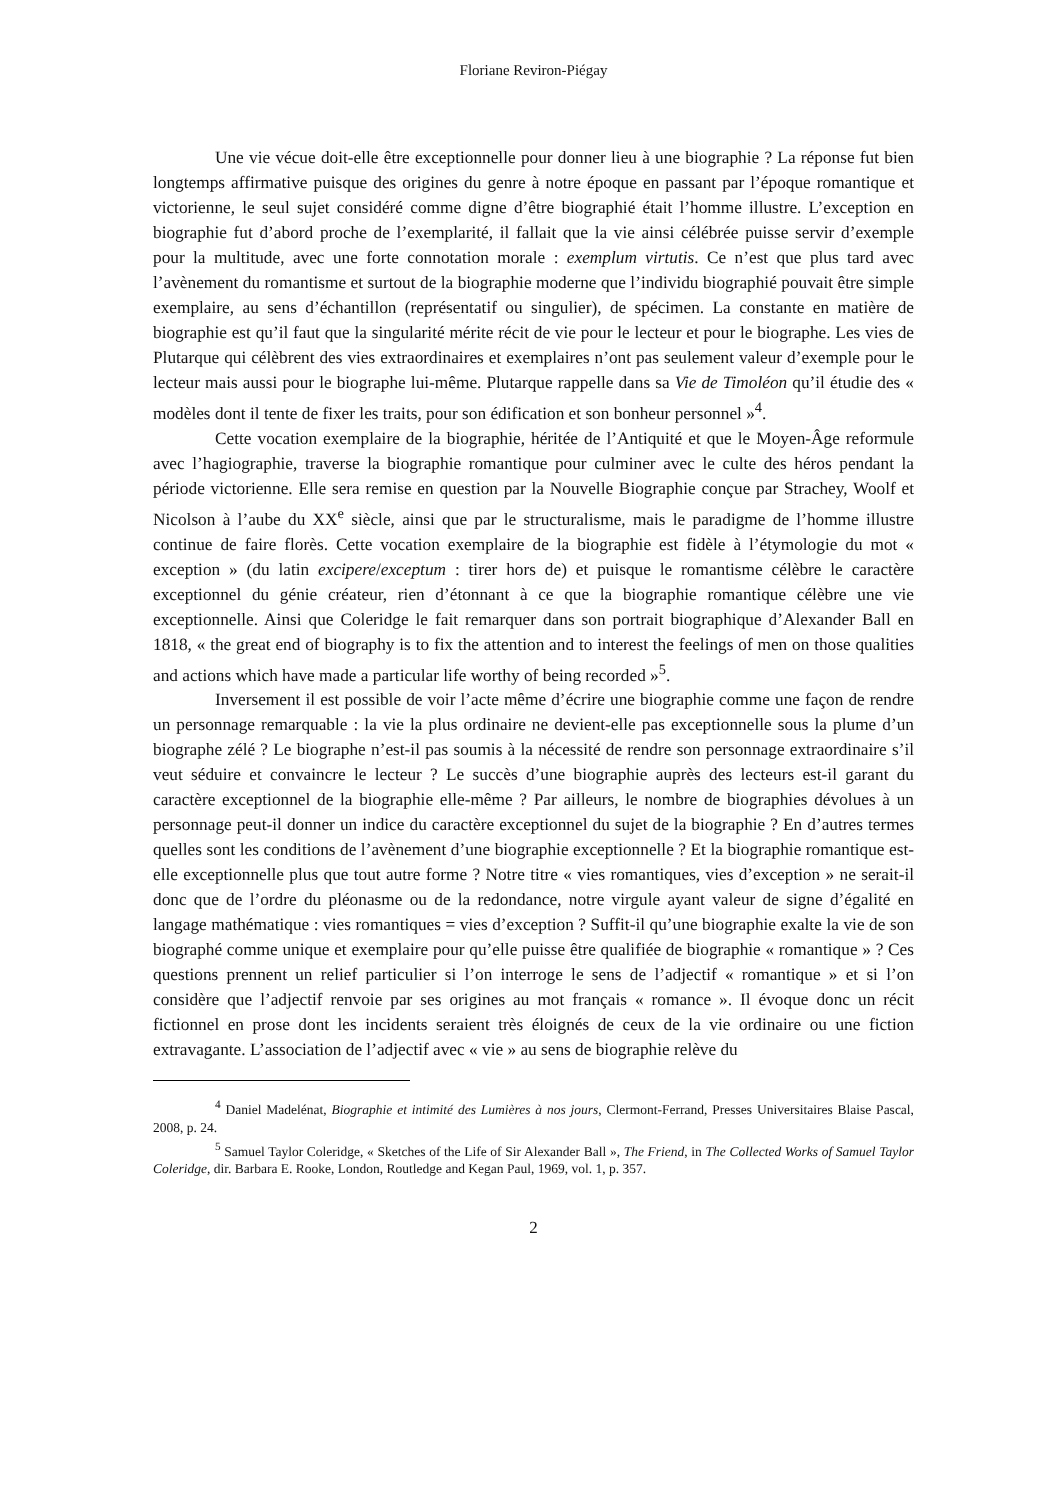Floriane Reviron-Piégay
Une vie vécue doit-elle être exceptionnelle pour donner lieu à une biographie ? La réponse fut bien longtemps affirmative puisque des origines du genre à notre époque en passant par l’époque romantique et victorienne, le seul sujet considéré comme digne d’être biographié était l’homme illustre. L’exception en biographie fut d’abord proche de l’exemplarité, il fallait que la vie ainsi célébrée puisse servir d’exemple pour la multitude, avec une forte connotation morale : exemplum virtutis. Ce n’est que plus tard avec l’avènement du romantisme et surtout de la biographie moderne que l’individu biographié pouvait être simple exemplaire, au sens d’échantillon (représentatif ou singulier), de spécimen. La constante en matière de biographie est qu’il faut que la singularité mérite récit de vie pour le lecteur et pour le biographe. Les vies de Plutarque qui célèbrent des vies extraordinaires et exemplaires n’ont pas seulement valeur d’exemple pour le lecteur mais aussi pour le biographe lui-même. Plutarque rappelle dans sa Vie de Timoléon qu’il étudie des « modèles dont il tente de fixer les traits, pour son édification et son bonheur personnel »<sup>4</sup>.
Cette vocation exemplaire de la biographie, héritée de l’Antiquité et que le Moyen-Âge reformule avec l’hagiographie, traverse la biographie romantique pour culminer avec le culte des héros pendant la période victorienne. Elle sera remise en question par la Nouvelle Biographie conçue par Strachey, Woolf et Nicolson à l’aube du XX<sup>e</sup> siècle, ainsi que par le structuralisme, mais le paradigme de l’homme illustre continue de faire florès. Cette vocation exemplaire de la biographie est fidèle à l’étymologie du mot « exception » (du latin excipere/exceptum : tirer hors de) et puisque le romantisme célèbre le caractère exceptionnel du génie créateur, rien d’étonnant à ce que la biographie romantique célèbre une vie exceptionnelle. Ainsi que Coleridge le fait remarquer dans son portrait biographique d’Alexander Ball en 1818, « the great end of biography is to fix the attention and to interest the feelings of men on those qualities and actions which have made a particular life worthy of being recorded »<sup>5</sup>.
Inversement il est possible de voir l’acte même d’écrire une biographie comme une façon de rendre un personnage remarquable : la vie la plus ordinaire ne devient-elle pas exceptionnelle sous la plume d’un biographe zélé ? Le biographe n’est-il pas soumis à la nécessité de rendre son personnage extraordinaire s’il veut séduire et convaincre le lecteur ? Le succès d’une biographie auprès des lecteurs est-il garant du caractère exceptionnel de la biographie elle-même ? Par ailleurs, le nombre de biographies dévolues à un personnage peut-il donner un indice du caractère exceptionnel du sujet de la biographie ? En d’autres termes quelles sont les conditions de l’avènement d’une biographie exceptionnelle ? Et la biographie romantique est-elle exceptionnelle plus que tout autre forme ? Notre titre « vies romantiques, vies d’exception » ne serait-il donc que de l’ordre du pléonasme ou de la redondance, notre virgule ayant valeur de signe d’égalité en langage mathématique : vies romantiques = vies d’exception ? Suffit-il qu’une biographie exalte la vie de son biographé comme unique et exemplaire pour qu’elle puisse être qualifiée de biographie « romantique » ? Ces questions prennent un relief particulier si l’on interroge le sens de l’adjectif « romantique » et si l’on considère que l’adjectif renvoie par ses origines au mot français « romance ». Il évoque donc un récit fictionnel en prose dont les incidents seraient très éloignés de ceux de la vie ordinaire ou une fiction extravagante. L’association de l’adjectif avec « vie » au sens de biographie relève du
<sup>4</sup> Daniel Madelénat, Biographie et intimité des Lumières à nos jours, Clermont-Ferrand, Presses Universitaires Blaise Pascal, 2008, p. 24.
<sup>5</sup> Samuel Taylor Coleridge, « Sketches of the Life of Sir Alexander Ball », The Friend, in The Collected Works of Samuel Taylor Coleridge, dir. Barbara E. Rooke, London, Routledge and Kegan Paul, 1969, vol. 1, p. 357.
2